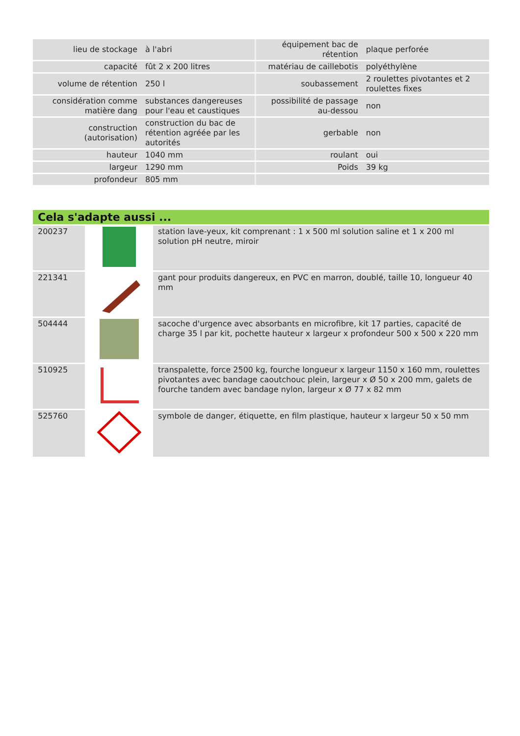| lieu de stockage | à l'abri | équipement bac de rétention | plaque perforée |
| capacité | fût 2 x 200 litres | matériau de caillebotis | polyéthylène |
| volume de rétention | 250 l | soubassement | 2 roulettes pivotantes et 2 roulettes fixes |
| considération comme matière dang | substances dangereuses pour l'eau et caustiques | possibilité de passage au-dessou | non |
| construction (autorisation) | construction du bac de rétention agréée par les autorités | gerbable | non |
| hauteur | 1040 mm | roulant | oui |
| largeur | 1290 mm | Poids | 39 kg |
| profondeur | 805 mm | | |
Cela s'adapte aussi ...
| 200237 | | station lave-yeux, kit comprenant : 1 x 500 ml solution saline et 1 x 200 ml solution pH neutre, miroir |
| 221341 | | gant pour produits dangereux, en PVC en marron, doublé, taille 10, longueur 40 mm |
| 504444 | | sacoche d'urgence avec absorbants en microfibre, kit 17 parties, capacité de charge 35 l par kit, pochette hauteur x largeur x profondeur 500 x 500 x 220 mm |
| 510925 | | transpalette, force 2500 kg, fourche longueur x largeur 1150 x 160 mm, roulettes pivotantes avec bandage caoutchouc plein, largeur x Ø 50 x 200 mm, galets de fourche tandem avec bandage nylon, largeur x Ø 77 x 82 mm |
| 525760 | | symbole de danger, étiquette, en film plastique, hauteur x largeur 50 x 50 mm |